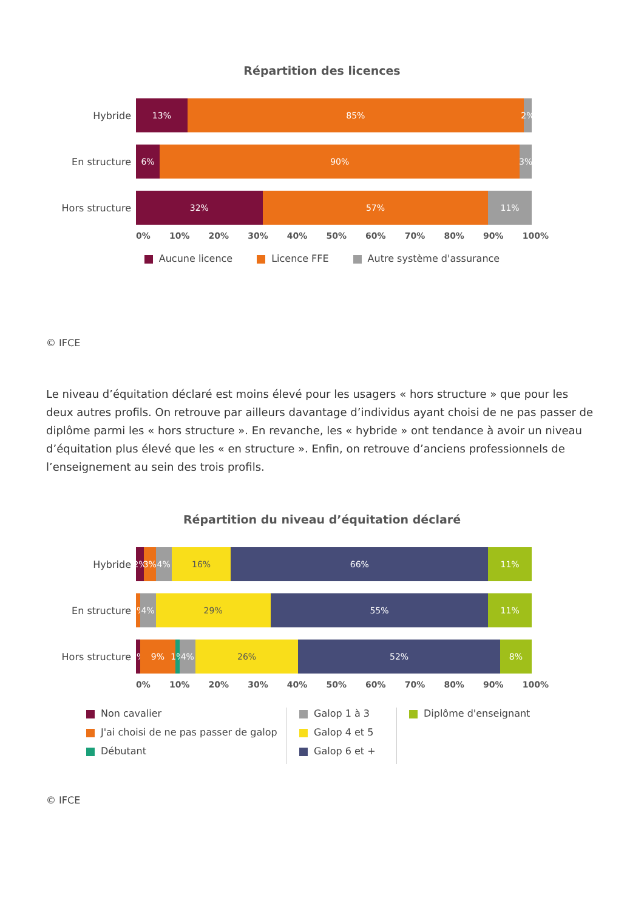Répartition des licences
Hybride
13% 85% 2%
En structure
6% 90% 3%
Hors structure
32% 57% 11%
0% 10% 20% 30% 40% 50% 60% 70% 80% 90% 100%
Aucune licence Licence FFE Autre système d'assurance
© IFCE
Le niveau d’équitation déclaré est moins élevé pour les usagers « hors structure » que pour les deux autres profils. On retrouve par ailleurs davantage d’individus ayant choisi de ne pas passer de diplôme parmi les « hors structure ». En revanche, les « hybride » ont tendance à avoir un niveau d’équitation plus élevé que les « en structure ». Enfin, on retrouve d’anciens professionnels de l’enseignement au sein des trois profils.
Répartition du niveau d’équitation déclaré
Hybride
2% 3% 4% 16% 66% 11%
En structure
3% 4% 29% 55% 11%
Hors structure
1% 9% 1% 4% 26% 52% 8%
0% 10% 20% 30% 40% 50% 60% 70% 80% 90% 100%
Non cavalier
J'ai choisi de ne pas passer de galop
Débutant
Galop 1 à 3
Galop 4 et 5
Galop 6 et +
Diplôme d'enseignant
© IFCE